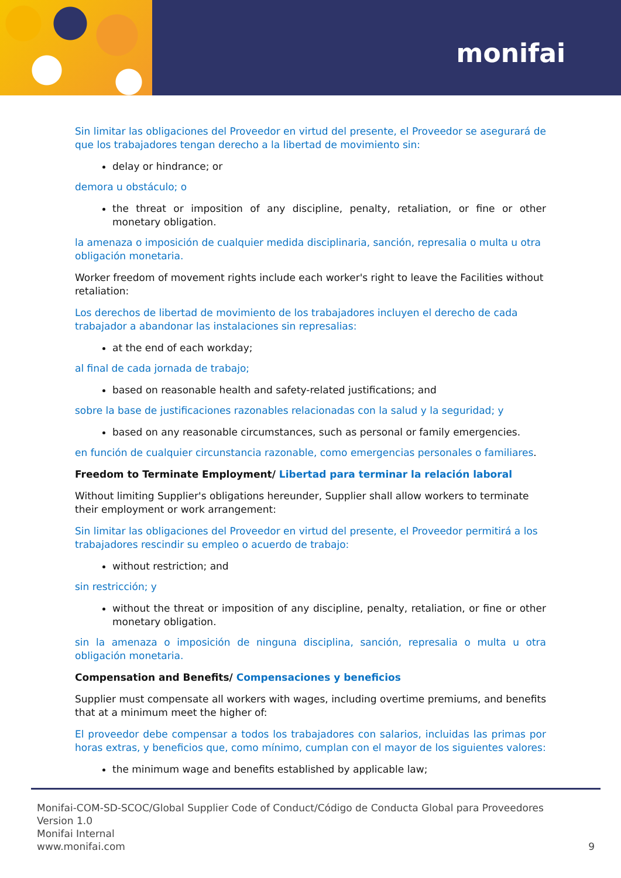monifai
Sin limitar las obligaciones del Proveedor en virtud del presente, el Proveedor se asegurará de que los trabajadores tengan derecho a la libertad de movimiento sin:
delay or hindrance; or
demora u obstáculo; o
the threat or imposition of any discipline, penalty, retaliation, or fine or other monetary obligation.
la amenaza o imposición de cualquier medida disciplinaria, sanción, represalia o multa u otra obligación monetaria.
Worker freedom of movement rights include each worker's right to leave the Facilities without retaliation:
Los derechos de libertad de movimiento de los trabajadores incluyen el derecho de cada trabajador a abandonar las instalaciones sin represalias:
at the end of each workday;
al final de cada jornada de trabajo;
based on reasonable health and safety-related justifications; and
sobre la base de justificaciones razonables relacionadas con la salud y la seguridad; y
based on any reasonable circumstances, such as personal or family emergencies.
en función de cualquier circunstancia razonable, como emergencias personales o familiares.
Freedom to Terminate Employment/ Libertad para terminar la relación laboral
Without limiting Supplier's obligations hereunder, Supplier shall allow workers to terminate their employment or work arrangement:
Sin limitar las obligaciones del Proveedor en virtud del presente, el Proveedor permitirá a los trabajadores rescindir su empleo o acuerdo de trabajo:
without restriction; and
sin restricción; y
without the threat or imposition of any discipline, penalty, retaliation, or fine or other monetary obligation.
sin la amenaza o imposición de ninguna disciplina, sanción, represalia o multa u otra obligación monetaria.
Compensation and Benefits/ Compensaciones y beneficios
Supplier must compensate all workers with wages, including overtime premiums, and benefits that at a minimum meet the higher of:
El proveedor debe compensar a todos los trabajadores con salarios, incluidas las primas por horas extras, y beneficios que, como mínimo, cumplan con el mayor de los siguientes valores:
the minimum wage and benefits established by applicable law;
Monifai-COM-SD-SCOC/Global Supplier Code of Conduct/Código de Conducta Global para Proveedores
Version 1.0
Monifai Internal
www.monifai.com 9